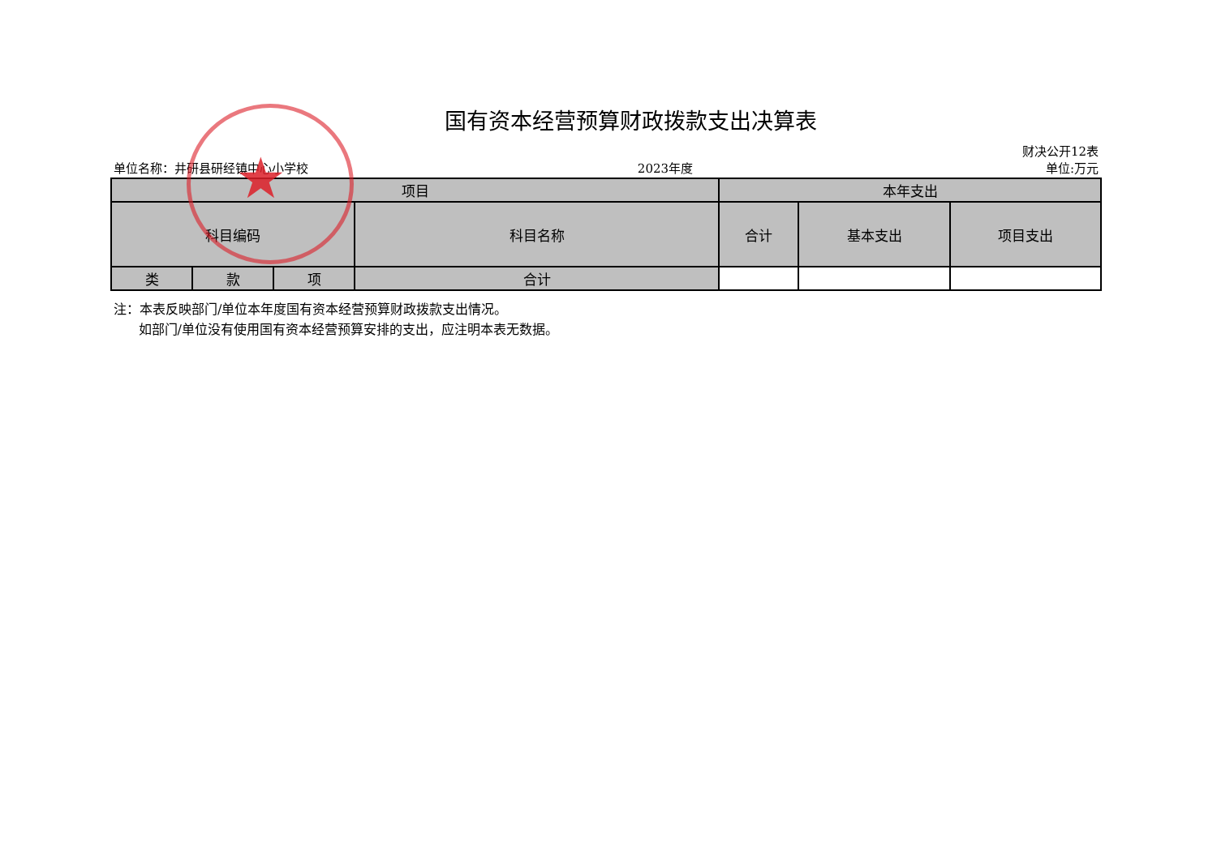国有资本经营预算财政拨款支出决算表
单位名称：井研县研经镇中心小学校 2023年度 财决公开12表
单位:万元
| 项目 | | | | 本年支出 | | |
| --- | --- | --- | --- | --- | --- | --- |
| 科目编码 | | | 科目名称 | 合计 | 基本支出 | 项目支出 |
| 类 | 款 | 项 | 合计 | | | |
注：本表反映部门/单位本年度国有资本经营预算财政拨款支出情况。
如部门/单位没有使用国有资本经营预算安排的支出，应注明本表无数据。
★